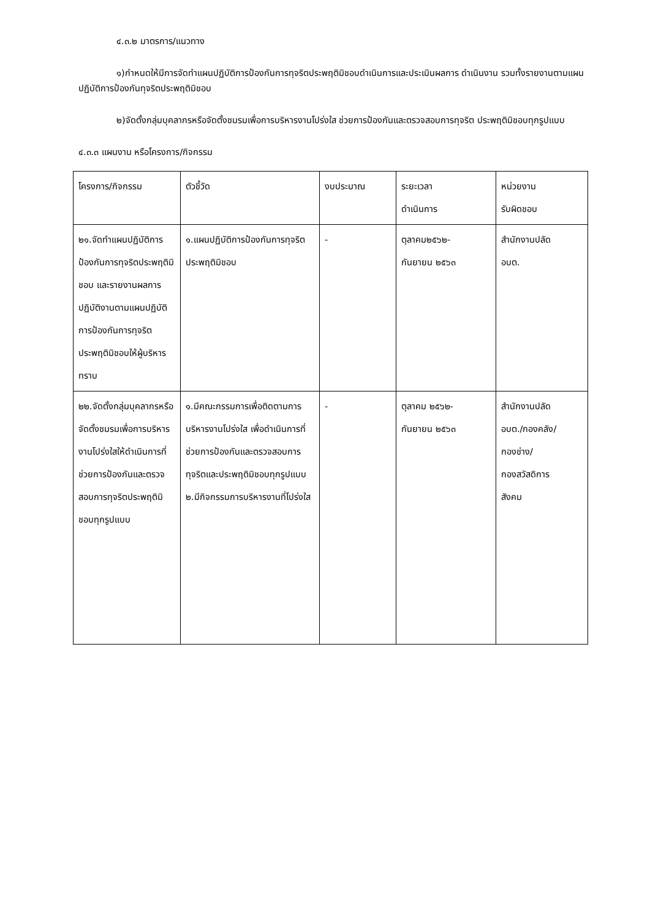๔.๓.๒ มาตรการ/แนวทาง
๑)กำหนดให้มีการจัดทำแผนปฏิบัติการป้องกันการทุจริตประพฤติมิชอบดำเนินการและประเมินผลการ ดำเนินงาน รวมทั้งรายงานตามแผนปฏิบัติการป้องกันทุจริตประพฤติมิชอบ
๒)จัดตั้งกลุ่มบุคลากรหรือจัดตั้งชมรมเพื่อการบริหารงานโปร่งใส ช่วยการป้องกันและตรวจสอบการทุจริต ประพฤติมิชอบทุกรูปแบบ
๔.๓.๓ แผนงาน หรือโครงการ/กิจกรรม
| โครงการ/กิจกรรม | ตัวชี้วัด | งบประมาณ | ระยะเวลา ดำเนินการ | หน่วยงาน รับผิดชอบ |
| ๒๑.จัดทำแผนปฏิบัติการป้องกันการทุจริตประพฤติมิชอบ และรายงานผลการปฏิบัติงานตามแผนปฏิบัติการป้องกันการทุจริตประพฤติมิชอบให้ผู้บริหารทราบ | ๑.แผนปฏิบัติการป้องกันการทุจริตประพฤติมิชอบ | - | ตุลาคม๒๕๖๒- กันยายน ๒๕๖๓ | สำนักงานปลัด อบต. |
| ๒๒.จัดตั้งกลุ่มบุคลากรหรือจัดตั้งชมรมเพื่อการบริหารงานโปร่งใสให้ดำเนินการที่ช่วยการป้องกันและตรวจสอบการทุจริตประพฤติมิชอบทุกรูปแบบ | ๑.มีคณะกรรมการเพื่อติดตามการบริหารงานโปร่งใส เพื่อดำเนินการที่ช่วยการป้องกันและตรวจสอบการทุจริตและประพฤติมิชอบทุกรูปแบบ ๒.มีกิจกรรมการบริหารงานที่โปร่งใส | - | ตุลาคม ๒๕๖๒- กันยายน ๒๕๖๓ | สำนักงานปลัด อบต./กองคลัง/ กองช่าง/ กองสวัสดิการ สังคม |